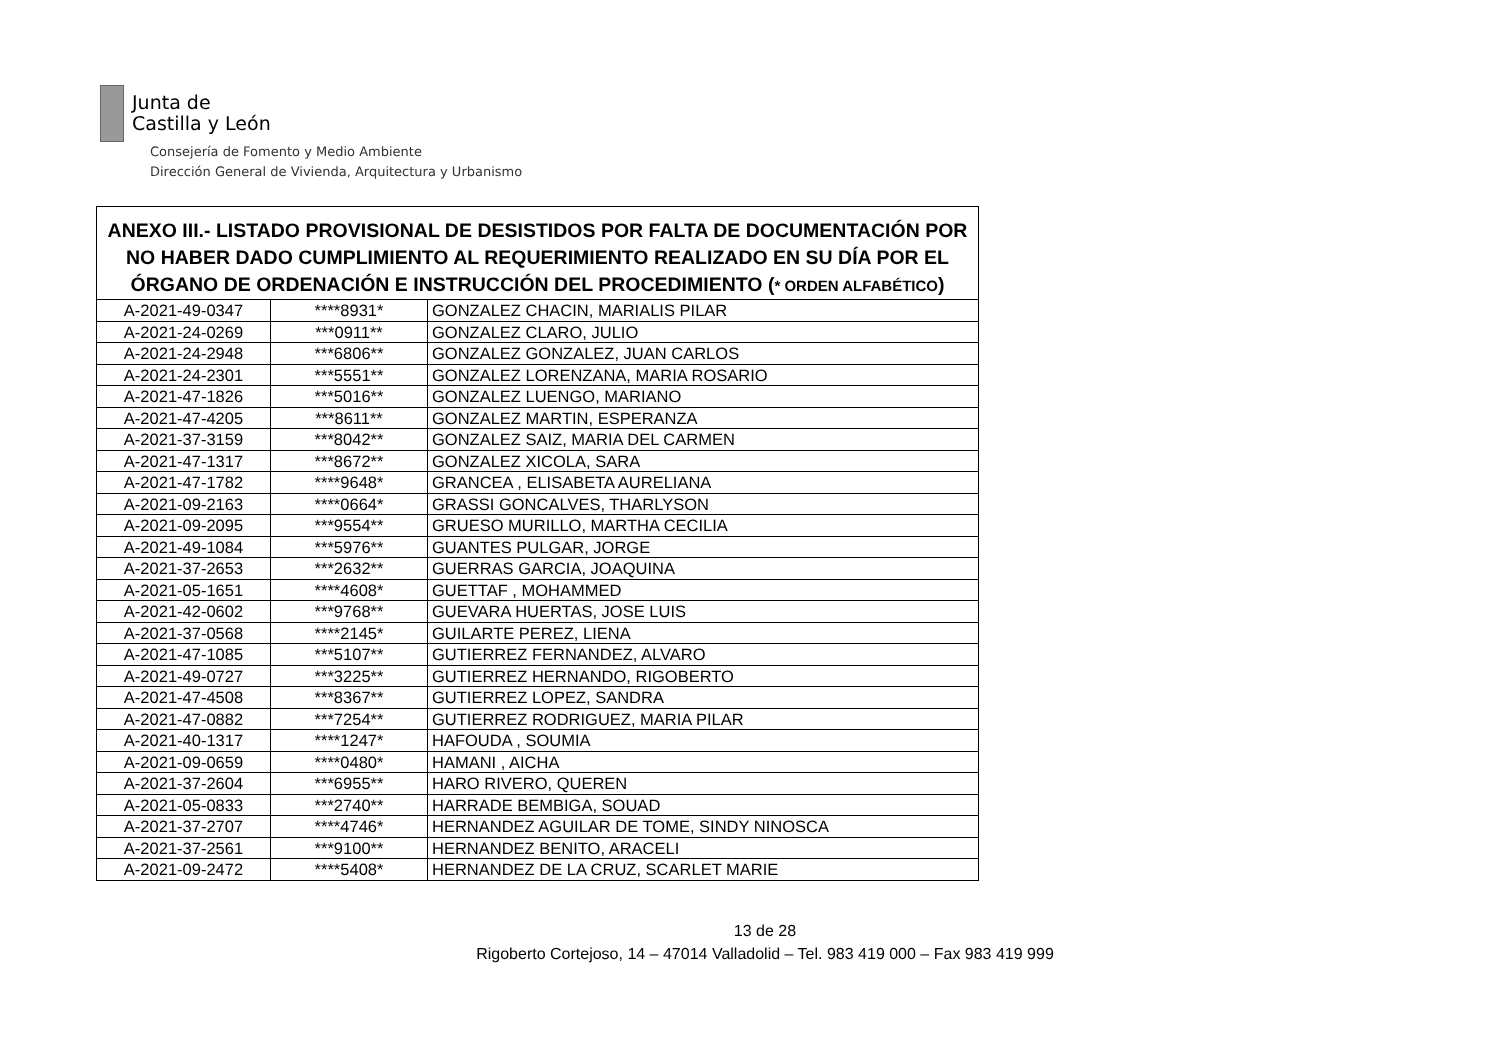Junta de
Castilla y León
Consejería de Fomento y Medio Ambiente
Dirección General de Vivienda, Arquitectura y Urbanismo
| ANEXO III.- LISTADO PROVISIONAL DE DESISTIDOS POR FALTA DE DOCUMENTACIÓN POR NO HABER DADO CUMPLIMIENTO AL REQUERIMIENTO REALIZADO EN SU DÍA POR EL ÓRGANO DE ORDENACIÓN E INSTRUCCIÓN DEL PROCEDIMIENTO ( * ORDEN ALFABÉTICO ) | | |
| --- | --- | --- |
| A-2021-49-0347 | ****8931* | GONZALEZ CHACIN, MARIALIS PILAR |
| A-2021-24-0269 | ***0911** | GONZALEZ CLARO, JULIO |
| A-2021-24-2948 | ***6806** | GONZALEZ GONZALEZ, JUAN CARLOS |
| A-2021-24-2301 | ***5551** | GONZALEZ LORENZANA, MARIA ROSARIO |
| A-2021-47-1826 | ***5016** | GONZALEZ LUENGO, MARIANO |
| A-2021-47-4205 | ***8611** | GONZALEZ MARTIN, ESPERANZA |
| A-2021-37-3159 | ***8042** | GONZALEZ SAIZ, MARIA DEL CARMEN |
| A-2021-47-1317 | ***8672** | GONZALEZ XICOLA, SARA |
| A-2021-47-1782 | ****9648* | GRANCEA , ELISABETA AURELIANA |
| A-2021-09-2163 | ****0664* | GRASSI GONCALVES, THARLYSON |
| A-2021-09-2095 | ***9554** | GRUESO MURILLO, MARTHA CECILIA |
| A-2021-49-1084 | ***5976** | GUANTES PULGAR, JORGE |
| A-2021-37-2653 | ***2632** | GUERRAS GARCIA, JOAQUINA |
| A-2021-05-1651 | ****4608* | GUETTAF , MOHAMMED |
| A-2021-42-0602 | ***9768** | GUEVARA HUERTAS, JOSE LUIS |
| A-2021-37-0568 | ****2145* | GUILARTE PEREZ, LIENA |
| A-2021-47-1085 | ***5107** | GUTIERREZ FERNANDEZ, ALVARO |
| A-2021-49-0727 | ***3225** | GUTIERREZ HERNANDO, RIGOBERTO |
| A-2021-47-4508 | ***8367** | GUTIERREZ LOPEZ, SANDRA |
| A-2021-47-0882 | ***7254** | GUTIERREZ RODRIGUEZ, MARIA PILAR |
| A-2021-40-1317 | ****1247* | HAFOUDA , SOUMIA |
| A-2021-09-0659 | ****0480* | HAMANI , AICHA |
| A-2021-37-2604 | ***6955** | HARO RIVERO, QUEREN |
| A-2021-05-0833 | ***2740** | HARRADE BEMBIGA, SOUAD |
| A-2021-37-2707 | ****4746* | HERNANDEZ AGUILAR DE TOME, SINDY NINOSCA |
| A-2021-37-2561 | ***9100** | HERNANDEZ BENITO, ARACELI |
| A-2021-09-2472 | ****5408* | HERNANDEZ DE LA CRUZ, SCARLET MARIE |
13 de 28
Rigoberto Cortejoso, 14 – 47014 Valladolid – Tel. 983 419 000 – Fax 983 419 999